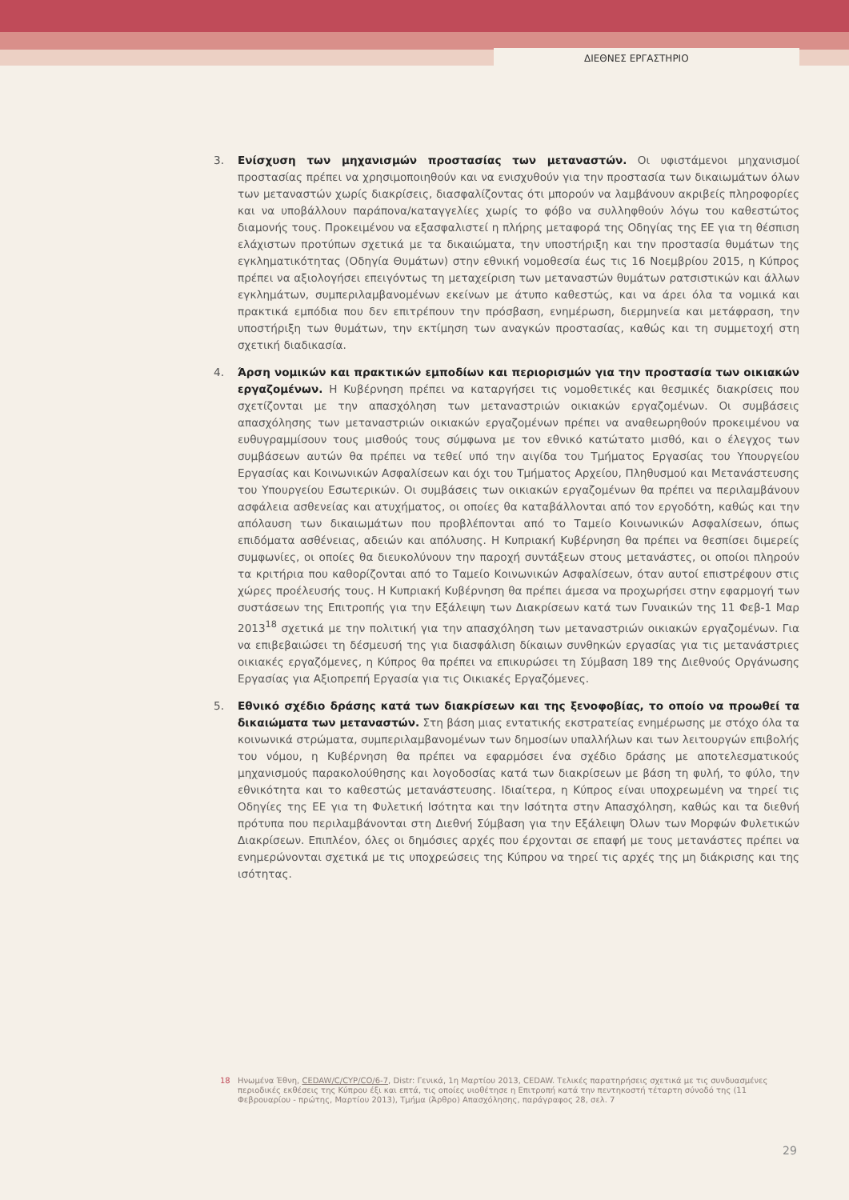ΔΙΕΘΝΕΣ ΕΡΓΑΣΤΗΡΙΟ
3. Ενίσχυση των μηχανισμών προστασίας των μεταναστών. Οι υφιστάμενοι μηχανισμοί προστασίας πρέπει να χρησιμοποιηθούν και να ενισχυθούν για την προστασία των δικαιωμάτων όλων των μεταναστών χωρίς διακρίσεις, διασφαλίζοντας ότι μπορούν να λαμβάνουν ακριβείς πληροφορίες και να υποβάλλουν παράπονα/καταγγελίες χωρίς το φόβο να συλληφθούν λόγω του καθεστώτος διαμονής τους. Προκειμένου να εξασφαλιστεί η πλήρης μεταφορά της Οδηγίας της ΕΕ για τη θέσπιση ελάχιστων προτύπων σχετικά με τα δικαιώματα, την υποστήριξη και την προστασία θυμάτων της εγκληματικότητας (Οδηγία Θυμάτων) στην εθνική νομοθεσία έως τις 16 Νοεμβρίου 2015, η Κύπρος πρέπει να αξιολογήσει επειγόντως τη μεταχείριση των μεταναστών θυμάτων ρατσιστικών και άλλων εγκλημάτων, συμπεριλαμβανομένων εκείνων με άτυπο καθεστώς, και να άρει όλα τα νομικά και πρακτικά εμπόδια που δεν επιτρέπουν την πρόσβαση, ενημέρωση, διερμηνεία και μετάφραση, την υποστήριξη των θυμάτων, την εκτίμηση των αναγκών προστασίας, καθώς και τη συμμετοχή στη σχετική διαδικασία.
4. Άρση νομικών και πρακτικών εμποδίων και περιορισμών για την προστασία των οικιακών εργαζομένων. Η Κυβέρνηση πρέπει να καταργήσει τις νομοθετικές και θεσμικές διακρίσεις που σχετίζονται με την απασχόληση των μεταναστριών οικιακών εργαζομένων. Οι συμβάσεις απασχόλησης των μεταναστριών οικιακών εργαζομένων πρέπει να αναθεωρηθούν προκειμένου να ευθυγραμμίσουν τους μισθούς τους σύμφωνα με τον εθνικό κατώτατο μισθό, και ο έλεγχος των συμβάσεων αυτών θα πρέπει να τεθεί υπό την αιγίδα του Τμήματος Εργασίας του Υπουργείου Εργασίας και Κοινωνικών Ασφαλίσεων και όχι του Τμήματος Αρχείου, Πληθυσμού και Μετανάστευσης του Υπουργείου Εσωτερικών. Οι συμβάσεις των οικιακών εργαζομένων θα πρέπει να περιλαμβάνουν ασφάλεια ασθενείας και ατυχήματος, οι οποίες θα καταβάλλονται από τον εργοδότη, καθώς και την απόλαυση των δικαιωμάτων που προβλέπονται από το Ταμείο Κοινωνικών Ασφαλίσεων, όπως επιδόματα ασθένειας, αδειών και απόλυσης. Η Κυπριακή Κυβέρνηση θα πρέπει να θεσπίσει διμερείς συμφωνίες, οι οποίες θα διευκολύνουν την παροχή συντάξεων στους μετανάστες, οι οποίοι πληρούν τα κριτήρια που καθορίζονται από το Ταμείο Κοινωνικών Ασφαλίσεων, όταν αυτοί επιστρέφουν στις χώρες προέλευσής τους. Η Κυπριακή Κυβέρνηση θα πρέπει άμεσα να προχωρήσει στην εφαρμογή των συστάσεων της Επιτροπής για την Εξάλειψη των Διακρίσεων κατά των Γυναικών της 11 Φεβ-1 Μαρ 2013<sup>18</sup> σχετικά με την πολιτική για την απασχόληση των μεταναστριών οικιακών εργαζομένων. Για να επιβεβαιώσει τη δέσμευσή της για διασφάλιση δίκαιων συνθηκών εργασίας για τις μετανάστριες οικιακές εργαζόμενες, η Κύπρος θα πρέπει να επικυρώσει τη Σύμβαση 189 της Διεθνούς Οργάνωσης Εργασίας για Αξιοπρεπή Εργασία για τις Οικιακές Εργαζόμενες.
5. Εθνικό σχέδιο δράσης κατά των διακρίσεων και της ξενοφοβίας, το οποίο να προωθεί τα δικαιώματα των μεταναστών. Στη βάση μιας εντατικής εκστρατείας ενημέρωσης με στόχο όλα τα κοινωνικά στρώματα, συμπεριλαμβανομένων των δημοσίων υπαλλήλων και των λειτουργών επιβολής του νόμου, η Κυβέρνηση θα πρέπει να εφαρμόσει ένα σχέδιο δράσης με αποτελεσματικούς μηχανισμούς παρακολούθησης και λογοδοσίας κατά των διακρίσεων με βάση τη φυλή, το φύλο, την εθνικότητα και το καθεστώς μετανάστευσης. Ιδιαίτερα, η Κύπρος είναι υποχρεωμένη να τηρεί τις Οδηγίες της ΕΕ για τη Φυλετική Ισότητα και την Ισότητα στην Απασχόληση, καθώς και τα διεθνή πρότυπα που περιλαμβάνονται στη Διεθνή Σύμβαση για την Εξάλειψη Όλων των Μορφών Φυλετικών Διακρίσεων. Επιπλέον, όλες οι δημόσιες αρχές που έρχονται σε επαφή με τους μετανάστες πρέπει να ενημερώνονται σχετικά με τις υποχρεώσεις της Κύπρου να τηρεί τις αρχές της μη διάκρισης και της ισότητας.
18 Ηνωμένα Έθνη, CEDAW/C/CYP/CO/6-7, Distr: Γενικά, 1η Μαρτίου 2013, CEDAW. Τελικές παρατηρήσεις σχετικά με τις συνδυασμένες περιοδικές εκθέσεις της Κύπρου έξι και επτά, τις οποίες υιοθέτησε η Επιτροπή κατά την πεντηκοστή τέταρτη σύνοδό της (11 Φεβρουαρίου - πρώτης, Μαρτίου 2013), Τμήμα (Άρθρο) Απασχόλησης, παράγραφος 28, σελ. 7
29